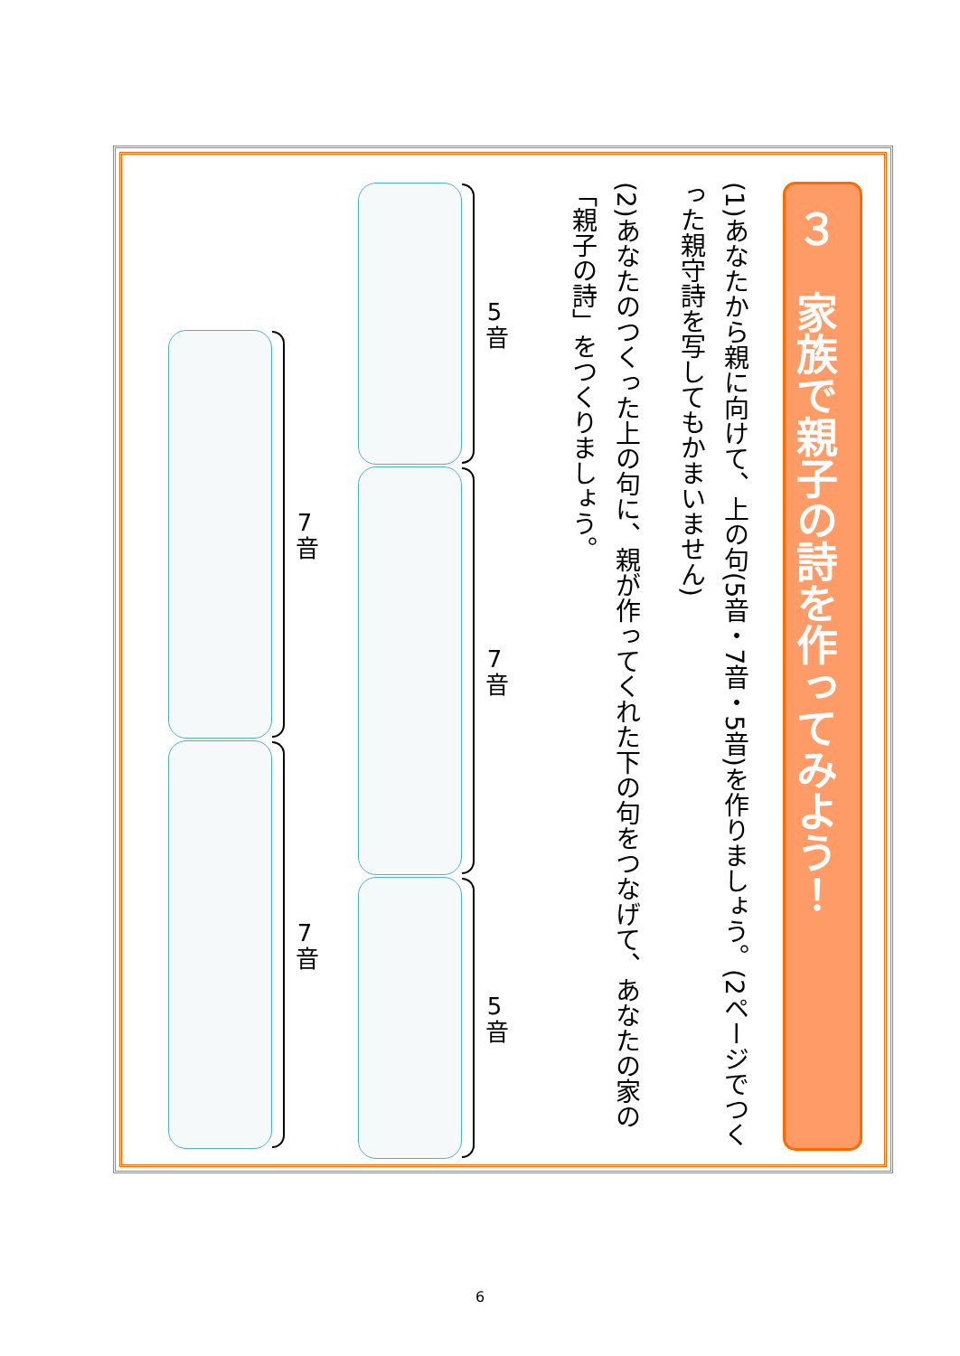３　家族で親子の詩を作ってみよう！
(1)あなたから親に向けて、上の句(5音・7音・5音)を作りましょう。(2ページでつくった親守詩を写してもかまいません)
(2)あなたのつくった上の句に、親が作ってくれた下の句をつなげて、あなたの家の「親子の詩」をつくりましょう。
5音
7音
5音
7音
7音
6